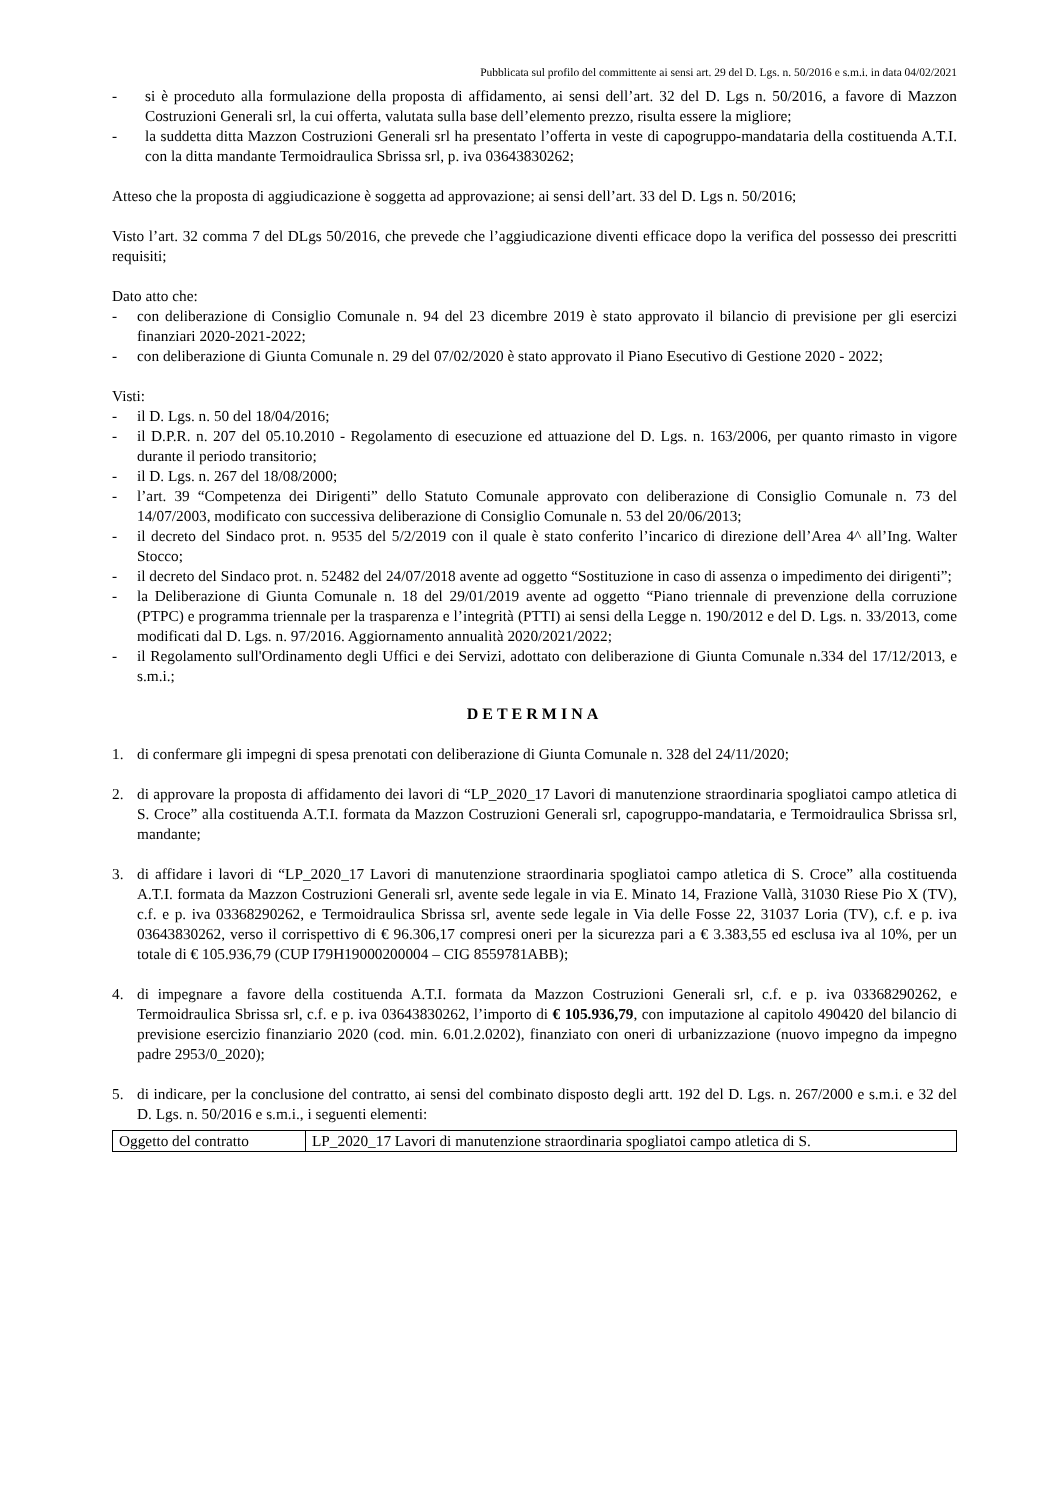Pubblicata sul profilo del committente ai sensi art. 29 del D. Lgs. n. 50/2016 e s.m.i. in data 04/02/2021
- si è proceduto alla formulazione della proposta di affidamento, ai sensi dell’art. 32 del D. Lgs n. 50/2016, a favore di Mazzon Costruzioni Generali srl, la cui offerta, valutata sulla base dell’elemento prezzo, risulta essere la migliore;
- la suddetta ditta Mazzon Costruzioni Generali srl ha presentato l’offerta in veste di capogruppo-mandataria della costituenda A.T.I. con la ditta mandante Termoidraulica Sbrissa srl, p. iva 03643830262;
Atteso che la proposta di aggiudicazione è soggetta ad approvazione; ai sensi dell’art. 33 del D. Lgs n. 50/2016;
Visto l’art. 32 comma 7 del DLgs 50/2016, che prevede che l’aggiudicazione diventi efficace dopo la verifica del possesso dei prescritti requisiti;
Dato atto che:
- con deliberazione di Consiglio Comunale n. 94 del 23 dicembre 2019 è stato approvato il bilancio di previsione per gli esercizi finanziari 2020-2021-2022;
- con deliberazione di Giunta Comunale n. 29 del 07/02/2020 è stato approvato il Piano Esecutivo di Gestione 2020 - 2022;
Visti:
- il D. Lgs. n. 50 del 18/04/2016;
- il D.P.R. n. 207 del 05.10.2010 - Regolamento di esecuzione ed attuazione del D. Lgs. n. 163/2006, per quanto rimasto in vigore durante il periodo transitorio;
- il D. Lgs. n. 267 del 18/08/2000;
- l’art. 39 “Competenza dei Dirigenti” dello Statuto Comunale approvato con deliberazione di Consiglio Comunale n. 73 del 14/07/2003, modificato con successiva deliberazione di Consiglio Comunale n. 53 del 20/06/2013;
- il decreto del Sindaco prot. n. 9535 del 5/2/2019 con il quale è stato conferito l’incarico di direzione dell’Area 4^ all’Ing. Walter Stocco;
- il decreto del Sindaco prot. n. 52482 del 24/07/2018 avente ad oggetto “Sostituzione in caso di assenza o impedimento dei dirigenti”;
- la Deliberazione di Giunta Comunale n. 18 del 29/01/2019 avente ad oggetto “Piano triennale di prevenzione della corruzione (PTPC) e programma triennale per la trasparenza e l’integrità (PTTI) ai sensi della Legge n. 190/2012 e del D. Lgs. n. 33/2013, come modificati dal D. Lgs. n. 97/2016. Aggiornamento annualità 2020/2021/2022;
- il Regolamento sull'Ordinamento degli Uffici e dei Servizi, adottato con deliberazione di Giunta Comunale n.334 del 17/12/2013, e s.m.i.;
DETERMINA
1. di confermare gli impegni di spesa prenotati con deliberazione di Giunta Comunale n. 328 del 24/11/2020;
2. di approvare la proposta di affidamento dei lavori di “LP_2020_17 Lavori di manutenzione straordinaria spogliatoi campo atletica di S. Croce” alla costituenda A.T.I. formata da Mazzon Costruzioni Generali srl, capogruppo-mandataria, e Termoidraulica Sbrissa srl, mandante;
3. di affidare i lavori di “LP_2020_17 Lavori di manutenzione straordinaria spogliatoi campo atletica di S. Croce” alla costituenda A.T.I. formata da Mazzon Costruzioni Generali srl, avente sede legale in via E. Minato 14, Frazione Vallà, 31030 Riese Pio X (TV), c.f. e p. iva 03368290262, e Termoidraulica Sbrissa srl, avente sede legale in Via delle Fosse 22, 31037 Loria (TV), c.f. e p. iva 03643830262, verso il corrispettivo di € 96.306,17 compresi oneri per la sicurezza pari a € 3.383,55 ed esclusa iva al 10%, per un totale di € 105.936,79 (CUP I79H19000200004 – CIG 8559781ABB);
4. di impegnare a favore della costituenda A.T.I. formata da Mazzon Costruzioni Generali srl, c.f. e p. iva 03368290262, e Termoidraulica Sbrissa srl, c.f. e p. iva 03643830262, l’importo di € 105.936,79, con imputazione al capitolo 490420 del bilancio di previsione esercizio finanziario 2020 (cod. min. 6.01.2.0202), finanziato con oneri di urbanizzazione (nuovo impegno da impegno padre 2953/0_2020);
5. di indicare, per la conclusione del contratto, ai sensi del combinato disposto degli artt. 192 del D. Lgs. n. 267/2000 e s.m.i. e 32 del D. Lgs. n. 50/2016 e s.m.i., i seguenti elementi:
| Oggetto del contratto | LP_2020_17 Lavori di manutenzione straordinaria spogliatoi campo atletica di S. |